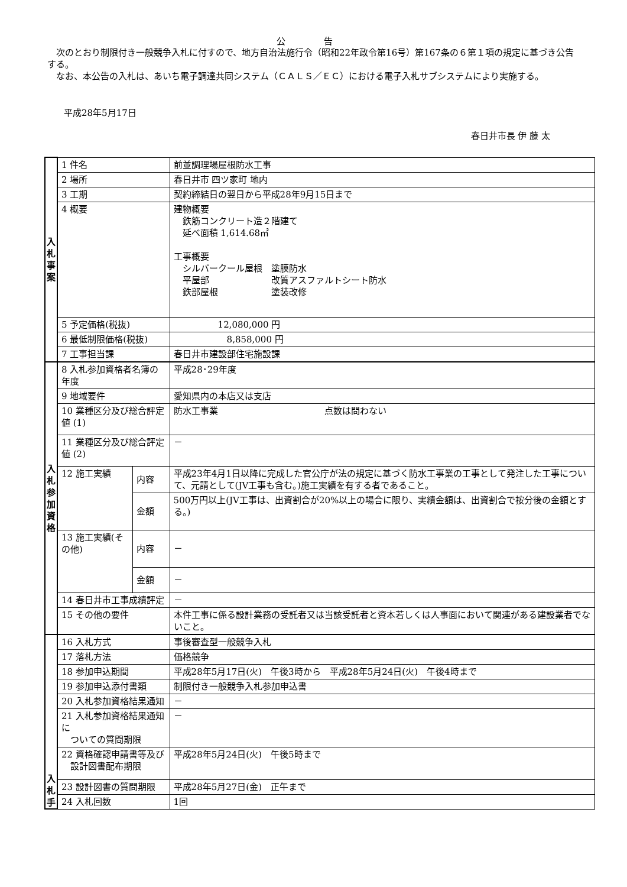公 告
次のとおり制限付き一般競争入札に付すので、地方自治法施行令（昭和22年政令第16号）第167条の６第１項の規定に基づき公告する。
なお、本公告の入札は、あいち電子調達共同システム（ＣＡＬＳ／ＥＣ）における電子入札サブシステムにより実施する。
平成28年5月17日
春日井市長 伊 藤 太
| 入 札 事 案 | 1 件名 | | 前並調理場屋根防水工事 |
| | 2 場所 | | 春日井市 四ツ家町 地内 |
| | 3 工期 | | 契約締結日の翌日から平成28年9月15日まで |
| | 4 概要 | | 建物概要 鉄筋コンクリート造２階建て 延べ面積 1,614.68㎡ 工事概要 シルバークール屋根 塗膜防水 平屋部 改質アスファルトシート防水 鉄部屋根 塗装改修 |
| | 5 予定価格(税抜) | | 12,080,000 円 |
| | 6 最低制限価格(税抜) | | 8,858,000 円 |
| | 7 工事担当課 | | 春日井市建設部住宅施設課 |
| 入 札 参 加 資 格 | 8 入札参加資格者名簿の年度 | | 平成28･29年度 |
| | 9 地域要件 | | 愛知県内の本店又は支店 |
| | 10 業種区分及び総合評定値 (1) | | 防水工事業 点数は問わない |
| | 11 業種区分及び総合評定値 (2) | | － |
| | 12 施工実績 | 内容 | 平成23年4月1日以降に完成した官公庁が法の規定に基づく防水工事業の工事として発注した工事について、元請として(JV工事も含む。)施工実績を有する者であること。 |
| | | 金額 | 500万円以上(JV工事は、出資割合が20%以上の場合に限り、実績金額は、出資割合で按分後の金額とする。) |
| | 13 施工実績(その他) | 内容 | － |
| | | 金額 | － |
| | 14 春日井市工事成績評定 | | － |
| | 15 その他の要件 | | 本件工事に係る設計業務の受託者又は当該受託者と資本若しくは人事面において関連がある建設業者でないこと。 |
| 入 札 手 | 16 入札方式 | | 事後審査型一般競争入札 |
| | 17 落札方法 | | 価格競争 |
| | 18 参加申込期間 | | 平成28年5月17日(火) 午後3時から 平成28年5月24日(火) 午後4時まで |
| | 19 参加申込添付書類 | | 制限付き一般競争入札参加申込書 |
| | 20 入札参加資格結果通知 | | － |
| | 21 入札参加資格結果通知に ついての質問期限 | | － |
| | 22 資格確認申請書等及び 設計図書配布期限 | | 平成28年5月24日(火) 午後5時まで |
| | 23 設計図書の質問期限 | | 平成28年5月27日(金) 正午まで |
| | 24 入札回数 | | 1回 |